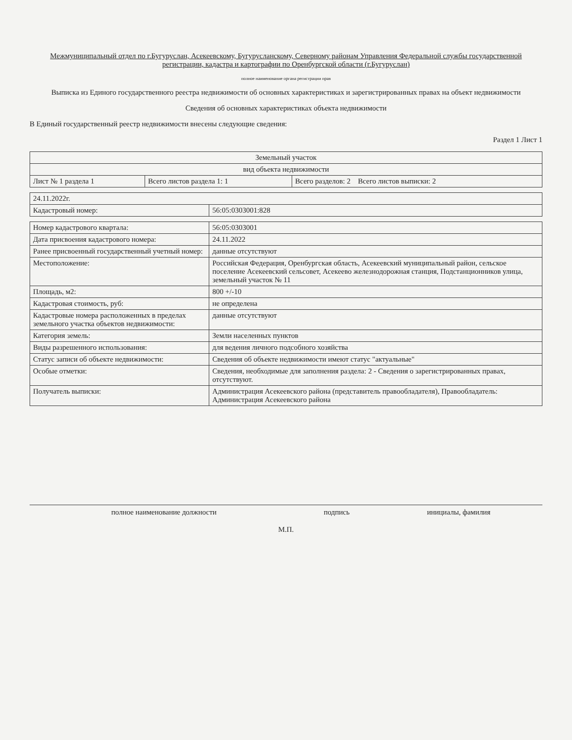Межмуниципальный отдел по г.Бугуруслан, Асекеевскому, Бугурусланскому, Северному районам Управления Федеральной службы государственной регистрации, кадастра и картографии по Оренбургской области (г.Бугуруслан)
полное наименование органа регистрации прав
Выписка из Единого государственного реестра недвижимости об основных характеристиках и зарегистрированных правах на объект недвижимости
Сведения об основных характеристиках объекта недвижимости
В Единый государственный реестр недвижимости внесены следующие сведения:
Раздел 1 Лист 1
| Земельный участок | | |
| вид объекта недвижимости | | |
| Лист № 1 раздела 1 | Всего листов раздела 1: 1 | Всего разделов: 2 Всего листов выписки: 2 |
| 24.11.2022г. | |
| Кадастровый номер: | 56:05:0303001:828 |
| Номер кадастрового квартала: | 56:05:0303001 |
| Дата присвоения кадастрового номера: | 24.11.2022 |
| Ранее присвоенный государственный учетный номер: | данные отсутствуют |
| Местоположение: | Российская Федерация, Оренбургская область, Асекеевский муниципальный район, сельское поселение Асекеевский сельсовет, Асекеево железнодорожная станция, Подстанционников улица, земельный участок № 11 |
| Площадь, м2: | 800 +/-10 |
| Кадастровая стоимость, руб: | не определена |
| Кадастровые номера расположенных в пределах земельного участка объектов недвижимости: | данные отсутствуют |
| Категория земель: | Земли населенных пунктов |
| Виды разрешенного использования: | для ведения личного подсобного хозяйства |
| Статус записи об объекте недвижимости: | Сведения об объекте недвижимости имеют статус "актуальные" |
| Особые отметки: | Сведения, необходимые для заполнения раздела: 2 - Сведения о зарегистрированных правах, отсутствуют. |
| Получатель выписки: | Администрация Асекеевского района (представитель правообладателя), Правообладатель: Администрация Асекеевского района |
| полное наименование должности | подпись | инициалы, фамилия |
М.П.